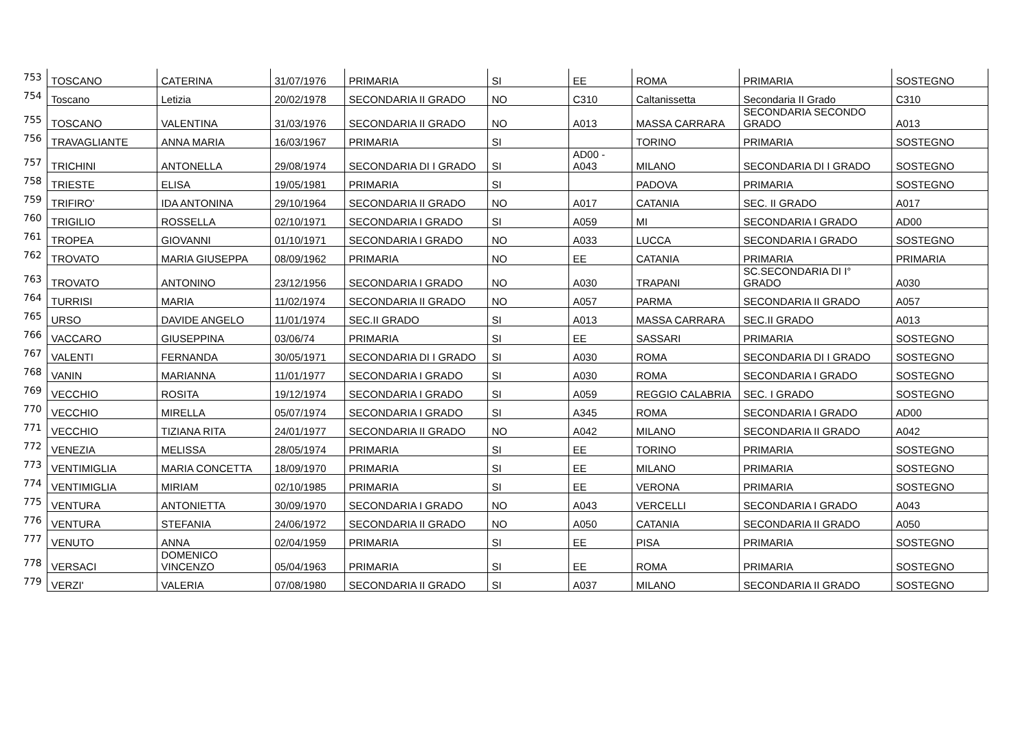| 753 | TOSCANO | CATERINA | 31/07/1976 | PRIMARIA | SI | EE | ROMA | PRIMARIA | SOSTEGNO |
| 754 | Toscano | Letizia | 20/02/1978 | SECONDARIA II GRADO | NO | C310 | Caltanissetta | Secondaria II Grado | C310 |
| 755 | TOSCANO | VALENTINA | 31/03/1976 | SECONDARIA II GRADO | NO | A013 | MASSA CARRARA | SECONDARIA SECONDO GRADO | A013 |
| 756 | TRAVAGLIANTE | ANNA MARIA | 16/03/1967 | PRIMARIA | SI | | TORINO | PRIMARIA | SOSTEGNO |
| 757 | TRICHINI | ANTONELLA | 29/08/1974 | SECONDARIA DI I GRADO | SI | AD00 - A043 | MILANO | SECONDARIA DI I GRADO | SOSTEGNO |
| 758 | TRIESTE | ELISA | 19/05/1981 | PRIMARIA | SI | | PADOVA | PRIMARIA | SOSTEGNO |
| 759 | TRIFIRO' | IDA ANTONINA | 29/10/1964 | SECONDARIA II GRADO | NO | A017 | CATANIA | SEC. II GRADO | A017 |
| 760 | TRIGILIO | ROSSELLA | 02/10/1971 | SECONDARIA I GRADO | SI | A059 | MI | SECONDARIA I GRADO | AD00 |
| 761 | TROPEA | GIOVANNI | 01/10/1971 | SECONDARIA I GRADO | NO | A033 | LUCCA | SECONDARIA I GRADO | SOSTEGNO |
| 762 | TROVATO | MARIA GIUSEPPA | 08/09/1962 | PRIMARIA | NO | EE | CATANIA | PRIMARIA | PRIMARIA |
| 763 | TROVATO | ANTONINO | 23/12/1956 | SECONDARIA I GRADO | NO | A030 | TRAPANI | SC.SECONDARIA DI I° GRADO | A030 |
| 764 | TURRISI | MARIA | 11/02/1974 | SECONDARIA II GRADO | NO | A057 | PARMA | SECONDARIA II GRADO | A057 |
| 765 | URSO | DAVIDE ANGELO | 11/01/1974 | SEC.II GRADO | SI | A013 | MASSA CARRARA | SEC.II GRADO | A013 |
| 766 | VACCARO | GIUSEPPINA | 03/06/74 | PRIMARIA | SI | EE | SASSARI | PRIMARIA | SOSTEGNO |
| 767 | VALENTI | FERNANDA | 30/05/1971 | SECONDARIA DI I GRADO | SI | A030 | ROMA | SECONDARIA DI I GRADO | SOSTEGNO |
| 768 | VANIN | MARIANNA | 11/01/1977 | SECONDARIA I GRADO | SI | A030 | ROMA | SECONDARIA I GRADO | SOSTEGNO |
| 769 | VECCHIO | ROSITA | 19/12/1974 | SECONDARIA I GRADO | SI | A059 | REGGIO CALABRIA | SEC. I GRADO | SOSTEGNO |
| 770 | VECCHIO | MIRELLA | 05/07/1974 | SECONDARIA I GRADO | SI | A345 | ROMA | SECONDARIA I GRADO | AD00 |
| 771 | VECCHIO | TIZIANA RITA | 24/01/1977 | SECONDARIA II GRADO | NO | A042 | MILANO | SECONDARIA II GRADO | A042 |
| 772 | VENEZIA | MELISSA | 28/05/1974 | PRIMARIA | SI | EE | TORINO | PRIMARIA | SOSTEGNO |
| 773 | VENTIMIGLIA | MARIA CONCETTA | 18/09/1970 | PRIMARIA | SI | EE | MILANO | PRIMARIA | SOSTEGNO |
| 774 | VENTIMIGLIA | MIRIAM | 02/10/1985 | PRIMARIA | SI | EE | VERONA | PRIMARIA | SOSTEGNO |
| 775 | VENTURA | ANTONIETTA | 30/09/1970 | SECONDARIA I GRADO | NO | A043 | VERCELLI | SECONDARIA I GRADO | A043 |
| 776 | VENTURA | STEFANIA | 24/06/1972 | SECONDARIA II GRADO | NO | A050 | CATANIA | SECONDARIA II GRADO | A050 |
| 777 | VENUTO | ANNA | 02/04/1959 | PRIMARIA | SI | EE | PISA | PRIMARIA | SOSTEGNO |
| 778 | VERSACI | DOMENICO VINCENZO | 05/04/1963 | PRIMARIA | SI | EE | ROMA | PRIMARIA | SOSTEGNO |
| 779 | VERZI' | VALERIA | 07/08/1980 | SECONDARIA II GRADO | SI | A037 | MILANO | SECONDARIA II GRADO | SOSTEGNO |